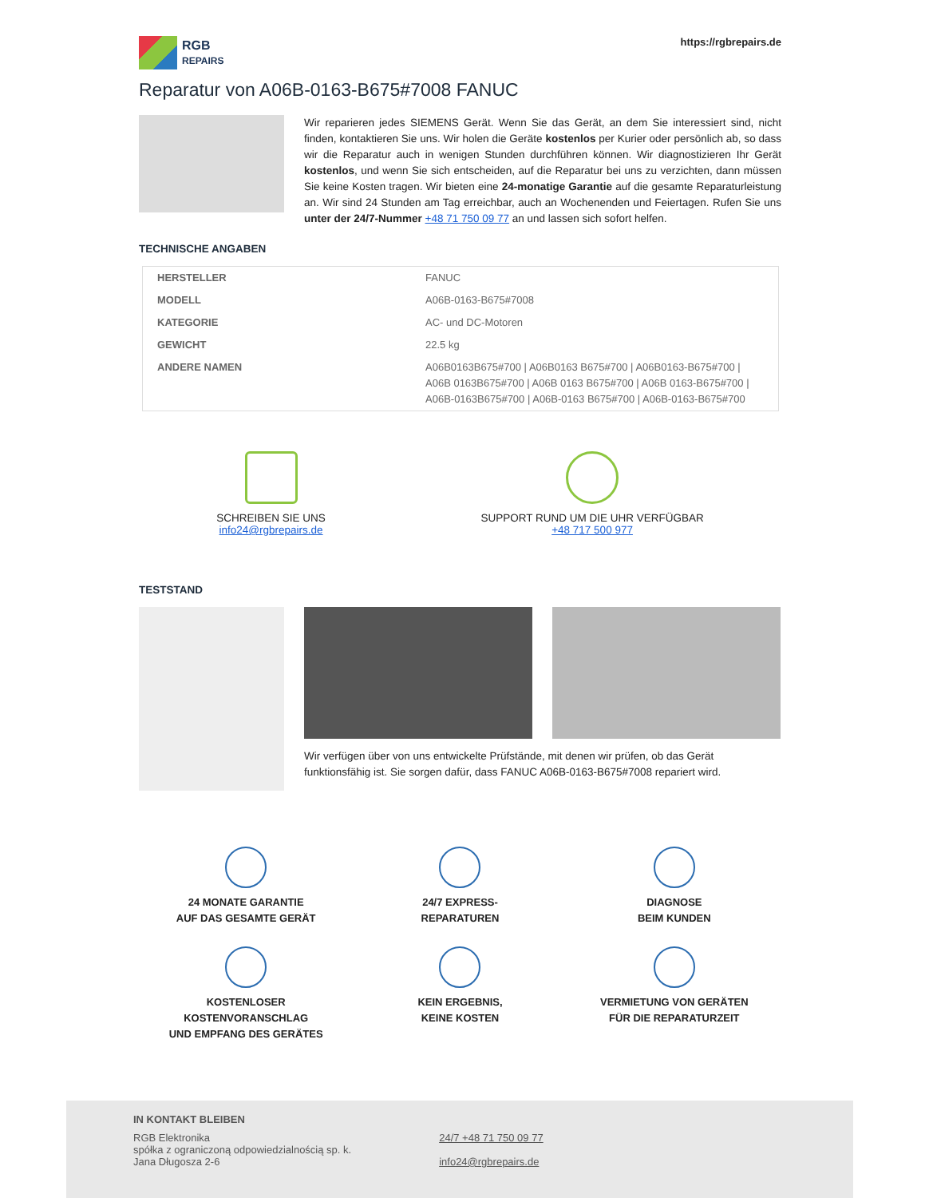RGB
REPAIRS
https://rgbrepairs.de
Reparatur von A06B-0163-B675#7008 FANUC
Wir reparieren jedes SIEMENS Gerät. Wenn Sie das Gerät, an dem Sie interessiert sind, nicht finden, kontaktieren Sie uns. Wir holen die Geräte kostenlos per Kurier oder persönlich ab, so dass wir die Reparatur auch in wenigen Stunden durchführen können. Wir diagnostizieren Ihr Gerät kostenlos, und wenn Sie sich entscheiden, auf die Reparatur bei uns zu verzichten, dann müssen Sie keine Kosten tragen. Wir bieten eine 24-monatige Garantie auf die gesamte Reparaturleistung an. Wir sind 24 Stunden am Tag erreichbar, auch an Wochenenden und Feiertagen. Rufen Sie uns unter der 24/7-Nummer +48 71 750 09 77 an und lassen sich sofort helfen.
TECHNISCHE ANGABEN
| HERSTELLER | FANUC |
| MODELL | A06B-0163-B675#7008 |
| KATEGORIE | AC- und DC-Motoren |
| GEWICHT | 22.5 kg |
| ANDERE NAMEN | A06B0163B675#700 / A06B0163 B675#700 / A06B0163-B675#700 / A06B 0163B675#700 / A06B 0163 B675#700 / A06B 0163-B675#700 / A06B-0163B675#700 / A06B-0163 B675#700 / A06B-0163-B675#700 |
SCHREIBEN SIE UNS
info24@rgbrepairs.de
SUPPORT RUND UM DIE UHR VERFÜGBAR
+48 717 500 977
TESTSTAND
Wir verfügen über von uns entwickelte Prüfstände, mit denen wir prüfen, ob das Gerät funktionsfähig ist. Sie sorgen dafür, dass FANUC A06B-0163-B675#7008 repariert wird.
24 MONATE GARANTIE
AUF DAS GESAMTE GERÄT
24/7 EXPRESS-
REPARATUREN
DIAGNOSE
BEIM KUNDEN
KOSTENLOSER
KOSTENVORANSCHLAG
UND EMPFANG DES GERÄTES
KEIN ERGEBNIS,
KEINE KOSTEN
VERMIETUNG VON GERÄTEN
FÜR DIE REPARATURZEIT
IN KONTAKT BLEIBEN
RGB Elektronika
spółka z ograniczoną odpowiedzialnością sp. k.
Jana Długosza 2-6
24/7 +48 71 750 09 77
info24@rgbrepairs.de